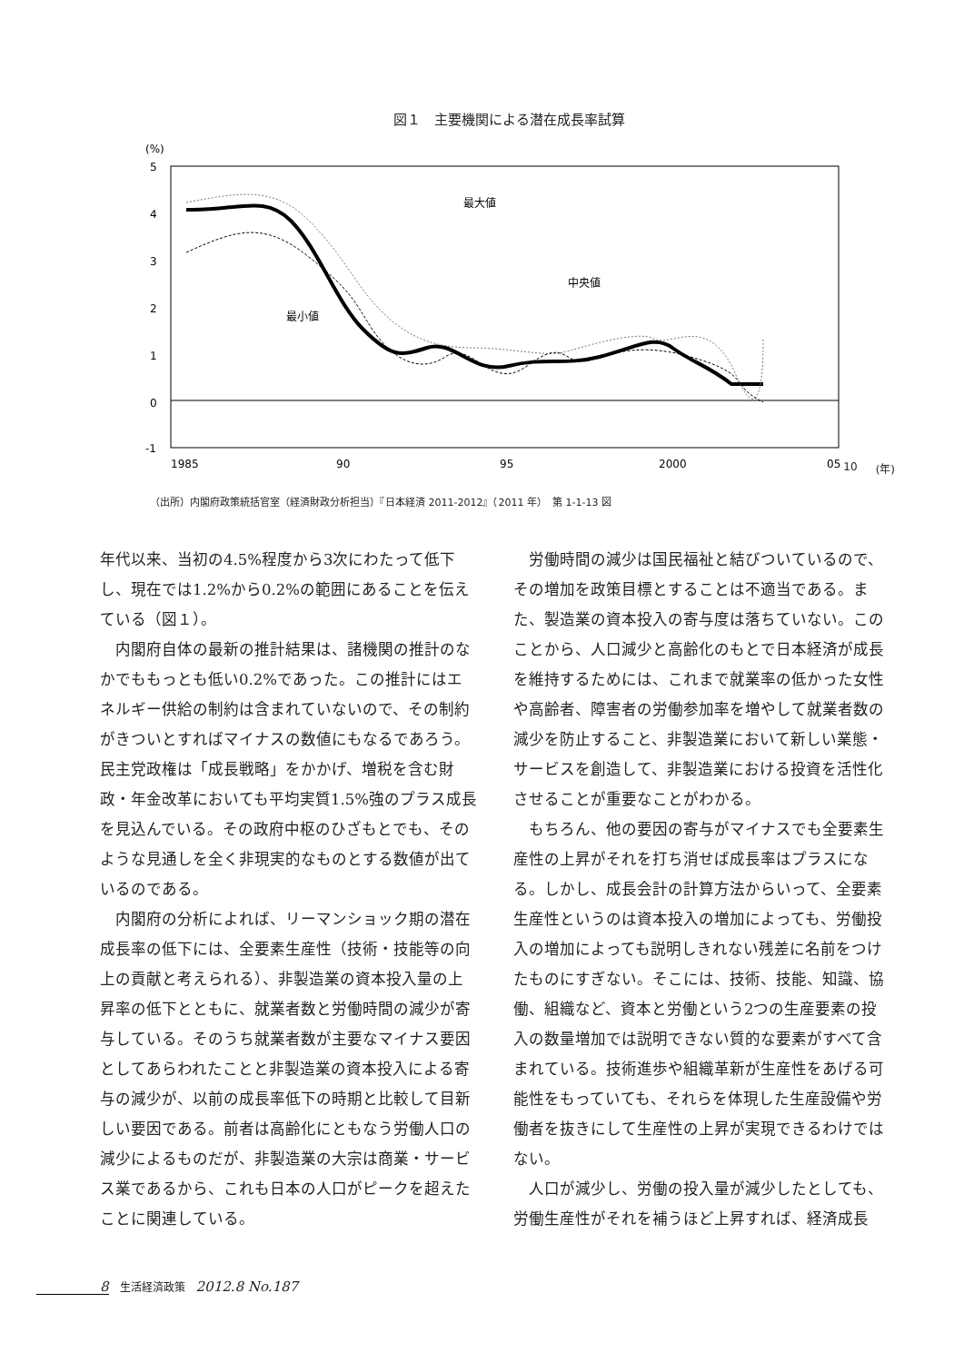図１　主要機関による潜在成長率試算
(%)
5
4
3
2
1
0
-1
最大値
中央値
最小値
1985
90
95
2000
05
10 (年)
（出所）内閣府政策統括官室（経済財政分析担当）『日本経済 2011-2012』（2011 年）　第 1-1-13 図
年代以来、当初の4.5%程度から3次にわたって低下し、現在では1.2%から0.2%の範囲にあることを伝えている（図１）。
内閣府自体の最新の推計結果は、諸機関の推計のなかでももっとも低い0.2%であった。この推計にはエネルギー供給の制約は含まれていないので、その制約がきついとすればマイナスの数値にもなるであろう。民主党政権は「成長戦略」をかかげ、増税を含む財政・年金改革においても平均実質1.5%強のプラス成長を見込んでいる。その政府中枢のひざもとでも、そのような見通しを全く非現実的なものとする数値が出ているのである。
内閣府の分析によれば、リーマンショック期の潜在成長率の低下には、全要素生産性（技術・技能等の向上の貢献と考えられる）、非製造業の資本投入量の上昇率の低下とともに、就業者数と労働時間の減少が寄与している。そのうち就業者数が主要なマイナス要因としてあらわれたことと非製造業の資本投入による寄与の減少が、以前の成長率低下の時期と比較して目新しい要因である。前者は高齢化にともなう労働人口の減少によるものだが、非製造業の大宗は商業・サービス業であるから、これも日本の人口がピークを超えたことに関連している。
労働時間の減少は国民福祉と結びついているので、その増加を政策目標とすることは不適当である。また、製造業の資本投入の寄与度は落ちていない。このことから、人口減少と高齢化のもとで日本経済が成長を維持するためには、これまで就業率の低かった女性や高齢者、障害者の労働参加率を増やして就業者数の減少を防止すること、非製造業において新しい業態・サービスを創造して、非製造業における投資を活性化させることが重要なことがわかる。
もちろん、他の要因の寄与がマイナスでも全要素生産性の上昇がそれを打ち消せば成長率はプラスになる。しかし、成長会計の計算方法からいって、全要素生産性というのは資本投入の増加によっても、労働投入の増加によっても説明しきれない残差に名前をつけたものにすぎない。そこには、技術、技能、知識、協働、組織など、資本と労働という2つの生産要素の投入の数量増加では説明できない質的な要素がすべて含まれている。技術進歩や組織革新が生産性をあげる可能性をもっていても、それらを体現した生産設備や労働者を抜きにして生産性の上昇が実現できるわけではない。
人口が減少し、労働の投入量が減少したとしても、労働生産性がそれを補うほど上昇すれば、経済成長
8　生活経済政策　2012.8 No.187